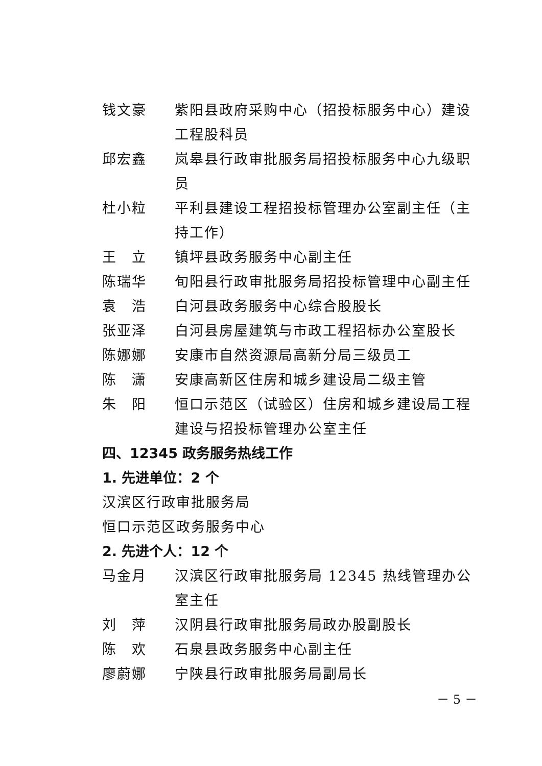钱文豪 紫阳县政府采购中心（招投标服务中心）建设工程股科员
邱宏鑫 岚皋县行政审批服务局招投标服务中心九级职员
杜小粒 平利县建设工程招投标管理办公室副主任（主持工作）
王　立 镇坪县政务服务中心副主任
陈瑞华 旬阳县行政审批服务局招投标管理中心副主任
袁　浩 白河县政务服务中心综合股股长
张亚泽 白河县房屋建筑与市政工程招标办公室股长
陈娜娜 安康市自然资源局高新分局三级员工
陈　潇 安康高新区住房和城乡建设局二级主管
朱　阳 恒口示范区（试验区）住房和城乡建设局工程建设与招投标管理办公室主任
四、12345 政务服务热线工作
1. 先进单位：2 个
汉滨区行政审批服务局
恒口示范区政务服务中心
2. 先进个人：12 个
马金月 汉滨区行政审批服务局 12345 热线管理办公室主任
刘　萍 汉阴县行政审批服务局政办股副股长
陈　欢 石泉县政务服务中心副主任
廖蔚娜 宁陕县行政审批服务局副局长
－ 5 －